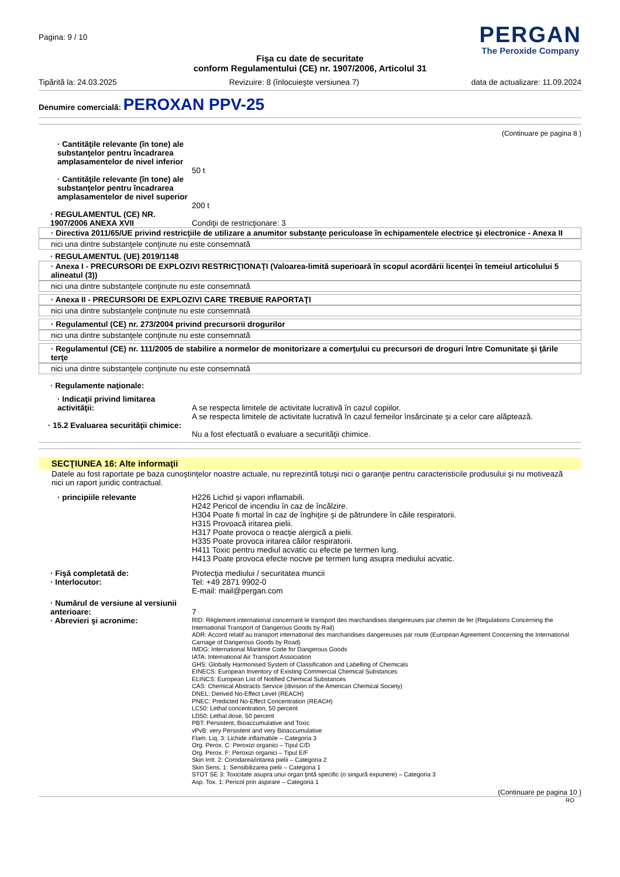Pagina: 9 / 10
PERGAN
The Peroxide Company
Fişa cu date de securitate
conform Regulamentului (CE) nr. 1907/2006, Articolul 31
Tipărită la: 24.03.2025 Revizuire: 8 (înlocuieşte versiunea 7) data de actualizare: 11.09.2024
Denumire comercială: PEROXAN PPV-25
(Continuare pe pagina 8 )
· Cantităţile relevante (în tone) ale substanţelor pentru încadrarea amplasamentelor de nivel inferior
50 t
· Cantităţile relevante (în tone) ale substanţelor pentru încadrarea amplasamentelor de nivel superior
200 t
· REGULAMENTUL (CE) NR. 1907/2006 ANEXA XVII
Condiţii de restricţionare: 3
· Directiva 2011/65/UE privind restricţiile de utilizare a anumitor substanţe periculoase în echipamentele electrice şi electronice - Anexa II
nici una dintre substanţele conţinute nu este consemnată
· REGULAMENTUL (UE) 2019/1148
· Anexa I - PRECURSORI DE EXPLOZIVI RESTRICŢIONAŢI (Valoarea-limită superioară în scopul acordării licenţei în temeiul articolului 5 alineatul (3))
nici una dintre substanţele conţinute nu este consemnată
· Anexa II - PRECURSORI DE EXPLOZIVI CARE TREBUIE RAPORTAŢI
nici una dintre substanţele conţinute nu este consemnată
· Regulamentul (CE) nr. 273/2004 privind precursorii drogurilor
nici una dintre substanţele conţinute nu este consemnată
· Regulamentul (CE) nr. 111/2005 de stabilire a normelor de monitorizare a comerţului cu precursori de droguri între Comunitate şi ţările terţe
nici una dintre substanţele conţinute nu este consemnată
· Regulamente naţionale:
· Indicaţii privind limitarea activităţii:
A se respecta limitele de activitate lucrativă în cazul copiilor.
A se respecta limitele de activitate lucrativă în cazul femeilor însărcinate şi a celor care alăptează.
· 15.2 Evaluarea securităţii chimice:
Nu a fost efectuată o evaluare a securităţii chimice.
SECŢIUNEA 16: Alte informaţii
Datele au fost raportate pe baza cunoştinţelor noastre actuale, nu reprezintă totuşi nici o garanţie pentru caracteristicile produsului şi nu motivează nici un raport juridic contractual.
· principiile relevante H226 Lichid şi vapori inflamabili.
H242 Pericol de incendiu în caz de încălzire.
H304 Poate fi mortal în caz de înghiţire şi de pătrundere în căile respiratorii.
H315 Provoacă iritarea pielii.
H317 Poate provoca o reacţie alergică a pielii.
H335 Poate provoca iritarea căilor respiratorii.
H411 Toxic pentru mediul acvatic cu efecte pe termen lung.
H413 Poate provoca efecte nocive pe termen lung asupra mediului acvatic.
· Fişă completată de:
· Interlocutor:
Protecţia mediului / securitatea muncii
Tel: +49 2871 9902-0
E-mail: mail@pergan.com
· Numărul de versiune al versiunii anterioare:
· Abrevieri şi acronime:
7
RID: Règlement international concernant le transport des marchandises dangereuses par chemin de fer (Regulations Concerning the International Transport of Dangerous Goods by Rail)
ADR: Accord relatif au transport international des marchandises dangereuses par route (European Agreement Concerning the International Carriage of Dangerous Goods by Road)
IMDG: International Maritime Code for Dangerous Goods
IATA: International Air Transport Association
GHS: Globally Harmonised System of Classification and Labelling of Chemicals
EINECS: European Inventory of Existing Commercial Chemical Substances
ELINCS: European List of Notified Chemical Substances
CAS: Chemical Abstracts Service (division of the American Chemical Society)
DNEL: Derived No-Effect Level (REACH)
PNEC: Predicted No-Effect Concentration (REACH)
LC50: Lethal concentration, 50 percent
LD50: Lethal dose, 50 percent
PBT: Persistent, Bioaccumulative and Toxic
vPvB: very Persistent and very Bioaccumulative
Flam. Liq. 3: Lichide inflamabile – Categoria 3
Org. Perox. C: Peroxizi organici – Tipul C/D
Org. Perox. F: Peroxizi organici – Tipul E/F
Skin Irrit. 2: Corodarea/iritarea pielii – Categoria 2
Skin Sens. 1: Sensibilizarea pielii – Categoria 1
STOT SE 3: Toxicitate asupra unui organ ţintă specific (o singură expunere) – Categoria 3
Asp. Tox. 1: Pericol prin aspirare – Categoria 1
(Continuare pe pagina 10 )
RO